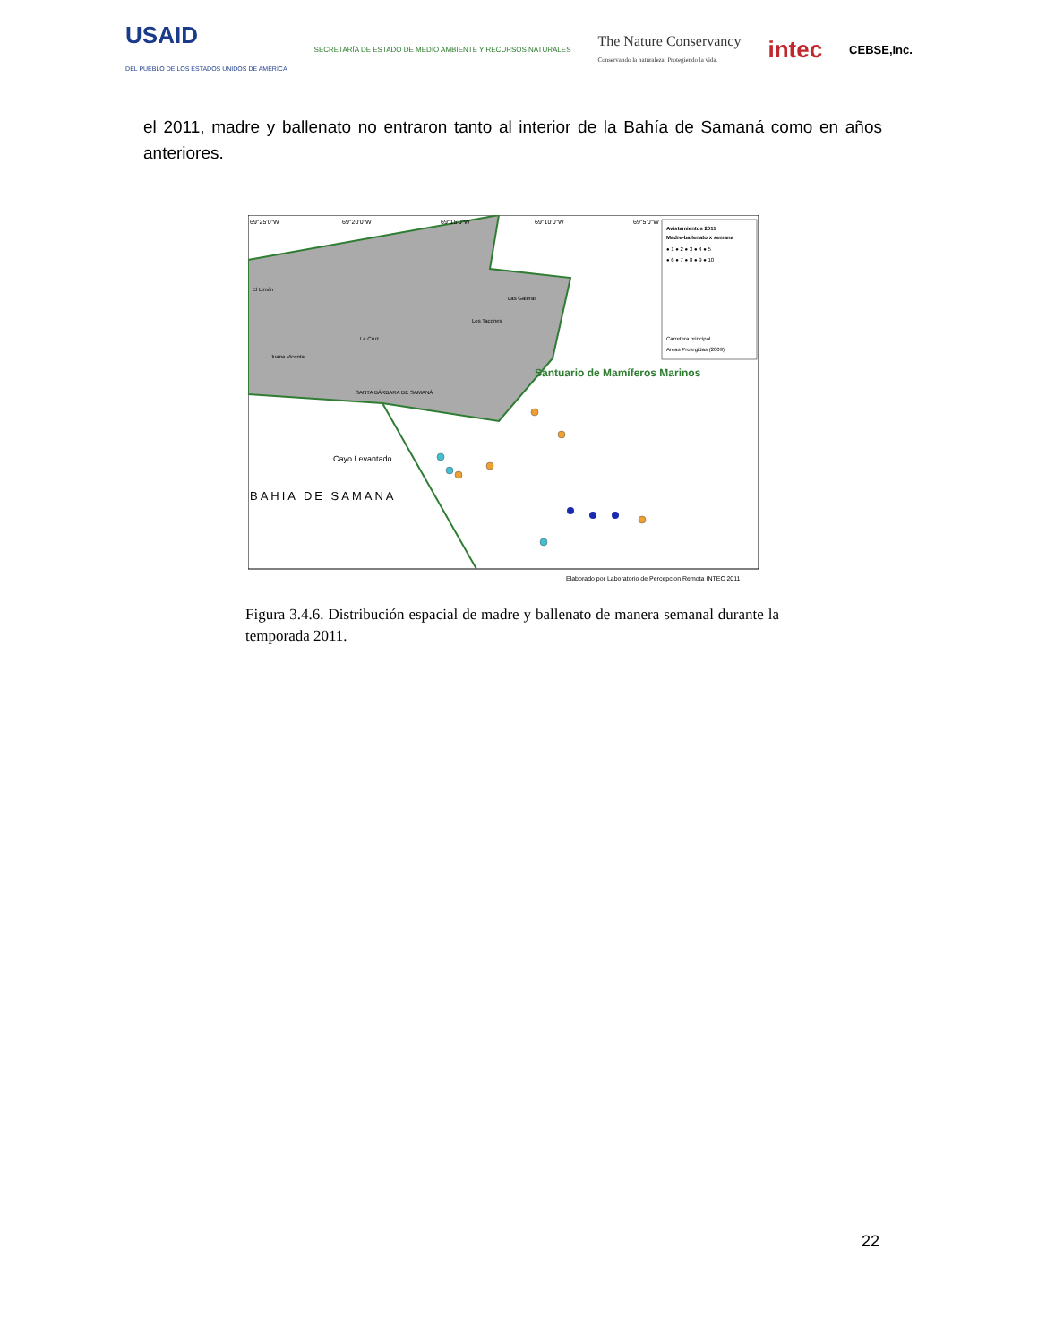USAID
DEL PUEBLO DE LOS ESTADOS UNIDOS DE AMÉRICA SECRETARÍA DE ESTADO DE MEDIO AMBIENTE Y RECURSOS NATURALES The Nature Conservancy
Conservando la naturaleza. Protegiendo la vida. intec CEBSE,Inc.
el 2011, madre y ballenato no entraron tanto al interior de la Bahía de Samaná como en años anteriores.
69°25'0"W
69°20'0"W
69°15'0"W
69°10'0"W
69°5'0"W
Santuario de Mamíferos Marinos
Cayo Levantado
BAHIA DE SAMANA
El Limón
La Cruz
Juana Vicenta
SANTA BÁRBARA DE SAMANÁ
Los Tacones
Las Galeras
Avistamientos 2011
Madre-ballenato x semana
● 1 ● 2 ● 3 ● 4 ● 5
● 6 ● 7 ● 8 ● 9 ● 10
Carretera principal
Areas Protegidas (2009)
Elaborado por Laboratorio de Percepcion Remota INTEC 2011
Figura 3.4.6. Distribución espacial de madre y ballenato de manera semanal durante la temporada 2011.
22